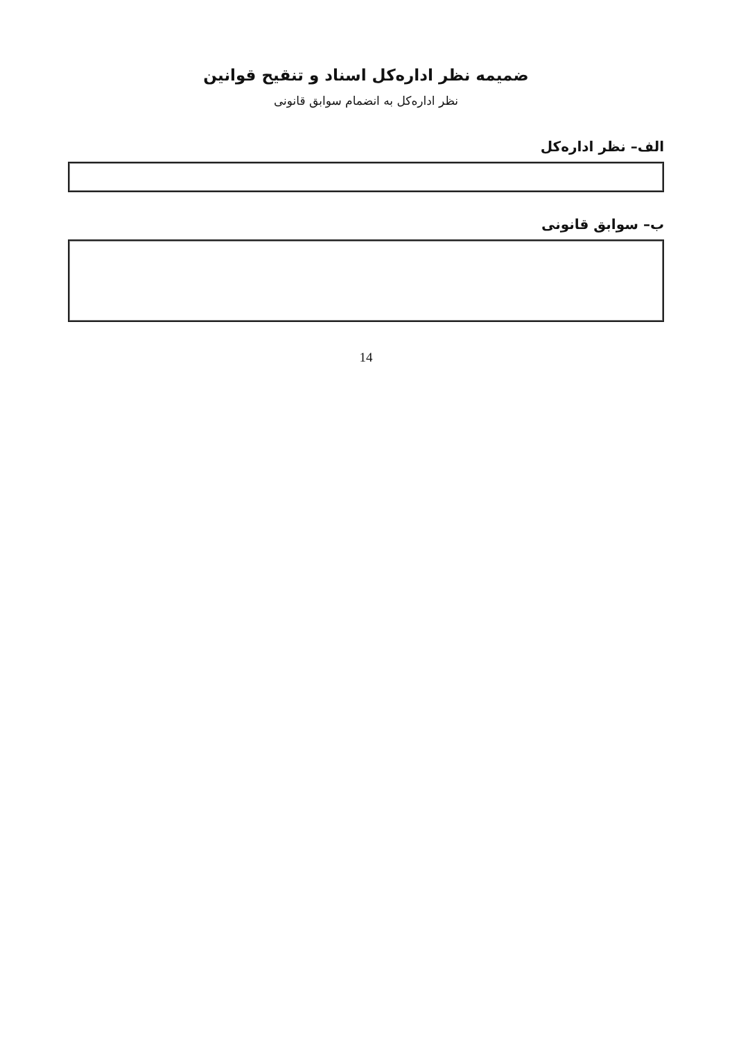ضمیمه نظر اداره‌کل اسناد و تنقیح قوانین
نظر اداره‌کل به انضمام سوابق قانونی
الف– نظر اداره‌کل
ب– سوابق قانونی
14